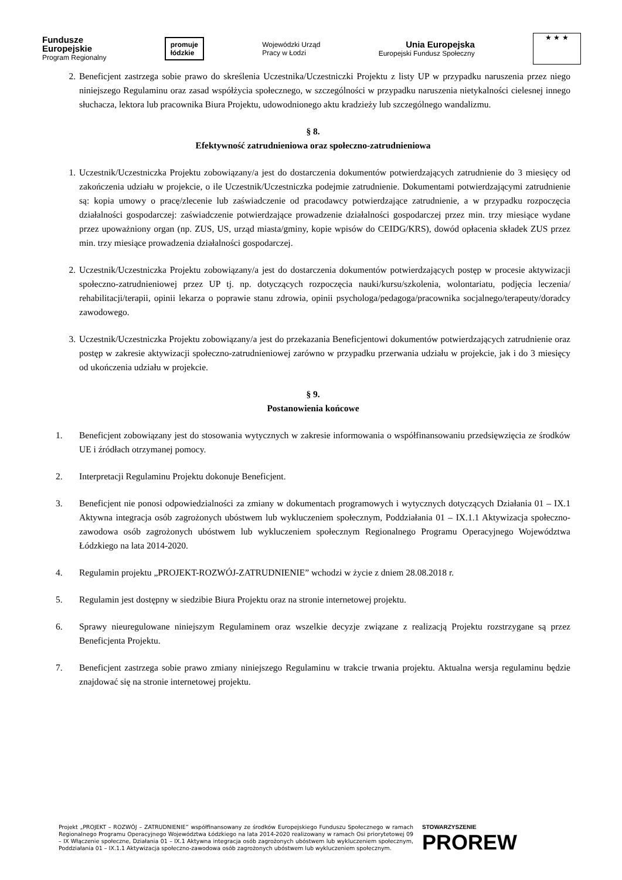Fundusze
Europejskie
Program Regionalny
promuje
łódzkie
Wojewódzki Urząd
Pracy w Łodzi
Unia Europejska
Europejski Fundusz Społeczny
★ ★ ★
2. Beneficjent zastrzega sobie prawo do skreślenia Uczestnika/Uczestniczki Projektu z listy UP w przypadku naruszenia przez niego niniejszego Regulaminu oraz zasad współżycia społecznego, w szczególności w przypadku naruszenia nietykalności cielesnej innego słuchacza, lektora lub pracownika Biura Projektu, udowodnionego aktu kradzieży lub szczególnego wandalizmu.
§ 8.
Efektywność zatrudnieniowa oraz społeczno-zatrudnieniowa
1. Uczestnik/Uczestniczka Projektu zobowiązany/a jest do dostarczenia dokumentów potwierdzających zatrudnienie do 3 miesięcy od zakończenia udziału w projekcie, o ile Uczestnik/Uczestniczka podejmie zatrudnienie. Dokumentami potwierdzającymi zatrudnienie są: kopia umowy o pracę/zlecenie lub zaświadczenie od pracodawcy potwierdzające zatrudnienie, a w przypadku rozpoczęcia działalności gospodarczej: zaświadczenie potwierdzające prowadzenie działalności gospodarczej przez min. trzy miesiące wydane przez upoważniony organ (np. ZUS, US, urząd miasta/gminy, kopie wpisów do CEIDG/KRS), dowód opłacenia składek ZUS przez min. trzy miesiące prowadzenia działalności gospodarczej.
2. Uczestnik/Uczestniczka Projektu zobowiązany/a jest do dostarczenia dokumentów potwierdzających postęp w procesie aktywizacji społeczno-zatrudnieniowej przez UP tj. np. dotyczących rozpoczęcia nauki/kursu/szkolenia, wolontariatu, podjęcia leczenia/ rehabilitacji/terapii, opinii lekarza o poprawie stanu zdrowia, opinii psychologa/pedagoga/pracownika socjalnego/terapeuty/doradcy zawodowego.
3. Uczestnik/Uczestniczka Projektu zobowiązany/a jest do przekazania Beneficjentowi dokumentów potwierdzających zatrudnienie oraz postęp w zakresie aktywizacji społeczno-zatrudnieniowej zarówno w przypadku przerwania udziału w projekcie, jak i do 3 miesięcy od ukończenia udziału w projekcie.
§ 9.
Postanowienia końcowe
1. Beneficjent zobowiązany jest do stosowania wytycznych w zakresie informowania o współfinansowaniu przedsięwzięcia ze środków UE i źródłach otrzymanej pomocy.
2. Interpretacji Regulaminu Projektu dokonuje Beneficjent.
3. Beneficjent nie ponosi odpowiedzialności za zmiany w dokumentach programowych i wytycznych dotyczących Działania 01 – IX.1 Aktywna integracja osób zagrożonych ubóstwem lub wykluczeniem społecznym, Poddziałania 01 – IX.1.1 Aktywizacja społeczno-zawodowa osób zagrożonych ubóstwem lub wykluczeniem społecznym Regionalnego Programu Operacyjnego Województwa Łódzkiego na lata 2014-2020.
4. Regulamin projektu „PROJEKT-ROZWÓJ-ZATRUDNIENIE” wchodzi w życie z dniem 28.08.2018 r.
5. Regulamin jest dostępny w siedzibie Biura Projektu oraz na stronie internetowej projektu.
6. Sprawy nieuregulowane niniejszym Regulaminem oraz wszelkie decyzje związane z realizacją Projektu rozstrzygane są przez Beneficjenta Projektu.
7. Beneficjent zastrzega sobie prawo zmiany niniejszego Regulaminu w trakcie trwania projektu. Aktualna wersja regulaminu będzie znajdować się na stronie internetowej projektu.
Projekt „PROJEKT – ROZWÓJ – ZATRUDNIENIE” współfinansowany ze środków Europejskiego Funduszu Społecznego w ramach Regionalnego Programu Operacyjnego Województwa Łódzkiego na lata 2014-2020 realizowany w ramach Osi priorytetowej 09 – IX Włączenie społeczne, Działania 01 – IX.1 Aktywna integracja osób zagrożonych ubóstwem lub wykluczeniem społecznym, Poddziałania 01 – IX.1.1 Aktywizacja społeczno-zawodowa osób zagrożonych ubóstwem lub wykluczeniem społecznym.
STOWARZYSZENIE
PROREW